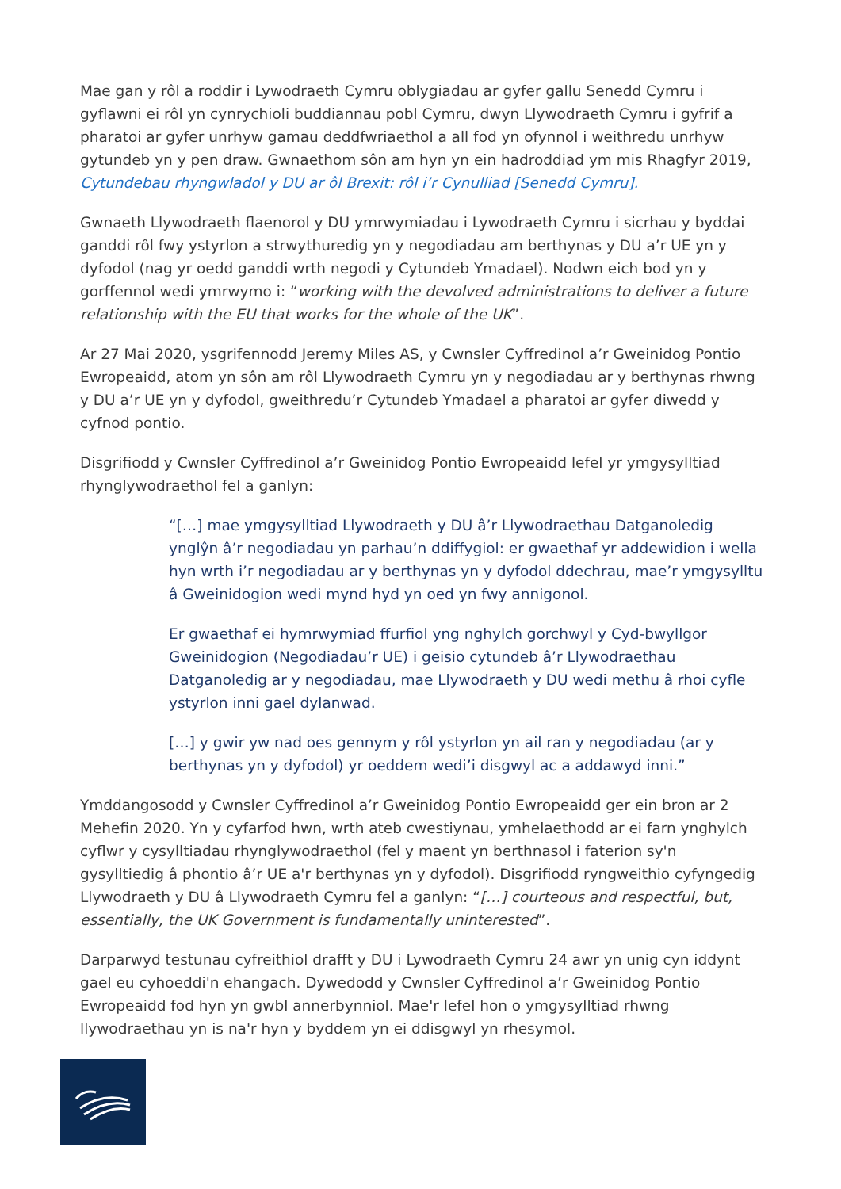Mae gan y rôl a roddir i Lywodraeth Cymru oblygiadau ar gyfer gallu Senedd Cymru i gyflawni ei rôl yn cynrychioli buddiannau pobl Cymru, dwyn Llywodraeth Cymru i gyfrif a pharatoi ar gyfer unrhyw gamau deddfwriaethol a all fod yn ofynnol i weithredu unrhyw gytundeb yn y pen draw. Gwnaethom sôn am hyn yn ein hadroddiad ym mis Rhagfyr 2019, Cytundebau rhyngwladol y DU ar ôl Brexit: rôl i’r Cynulliad [Senedd Cymru].
Gwnaeth Llywodraeth flaenorol y DU ymrwymiadau i Lywodraeth Cymru i sicrhau y byddai ganddi rôl fwy ystyrlon a strwythuredig yn y negodiadau am berthynas y DU a’r UE yn y dyfodol (nag yr oedd ganddi wrth negodi y Cytundeb Ymadael). Nodwn eich bod yn y gorffennol wedi ymrwymo i: “working with the devolved administrations to deliver a future relationship with the EU that works for the whole of the UK”.
Ar 27 Mai 2020, ysgrifennodd Jeremy Miles AS, y Cwnsler Cyffredinol a’r Gweinidog Pontio Ewropeaidd, atom yn sôn am rôl Llywodraeth Cymru yn y negodiadau ar y berthynas rhwng y DU a’r UE yn y dyfodol, gweithredu’r Cytundeb Ymadael a pharatoi ar gyfer diwedd y cyfnod pontio.
Disgrifiodd y Cwnsler Cyffredinol a’r Gweinidog Pontio Ewropeaidd lefel yr ymgysylltiad rhynglywodraethol fel a ganlyn:
“[…] mae ymgysylltiad Llywodraeth y DU â’r Llywodraethau Datganoledig ynglŷn â’r negodiadau yn parhau’n ddiffygiol: er gwaethaf yr addewidion i wella hyn wrth i’r negodiadau ar y berthynas yn y dyfodol ddechrau, mae’r ymgysylltu â Gweinidogion wedi mynd hyd yn oed yn fwy annigonol.
Er gwaethaf ei hymrwymiad ffurfiol yng nghylch gorchwyl y Cyd-bwyllgor Gweinidogion (Negodiadau’r UE) i geisio cytundeb â’r Llywodraethau Datganoledig ar y negodiadau, mae Llywodraeth y DU wedi methu â rhoi cyfle ystyrlon inni gael dylanwad.
[…] y gwir yw nad oes gennym y rôl ystyrlon yn ail ran y negodiadau (ar y berthynas yn y dyfodol) yr oeddem wedi’i disgwyl ac a addawyd inni.”
Ymddangosodd y Cwnsler Cyffredinol a’r Gweinidog Pontio Ewropeaidd ger ein bron ar 2 Mehefin 2020. Yn y cyfarfod hwn, wrth ateb cwestiynau, ymhelaethodd ar ei farn ynghylch cyflwr y cysylltiadau rhynglywodraethol (fel y maent yn berthnasol i faterion sy'n gysylltiedig â phontio â’r UE a'r berthynas yn y dyfodol). Disgrifiodd ryngweithio cyfyngedig Llywodraeth y DU â Llywodraeth Cymru fel a ganlyn: “[…] courteous and respectful, but, essentially, the UK Government is fundamentally uninterested”.
Darparwyd testunau cyfreithiol drafft y DU i Lywodraeth Cymru 24 awr yn unig cyn iddynt gael eu cyhoeddi'n ehangach. Dywedodd y Cwnsler Cyffredinol a’r Gweinidog Pontio Ewropeaidd fod hyn yn gwbl annerbynniol. Mae'r lefel hon o ymgysylltiad rhwng llywodraethau yn is na'r hyn y byddem yn ei ddisgwyl yn rhesymol.